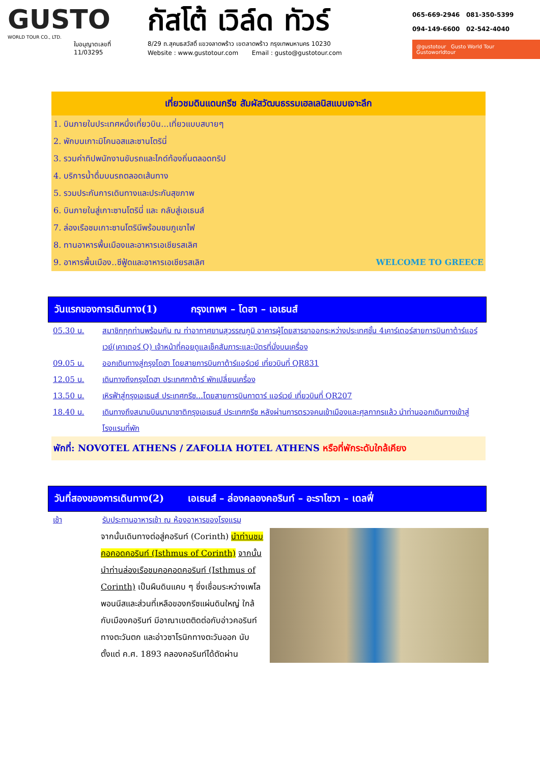GUSTO
WORLD TOUR CO., LTD.
ใบอนุญาตเลขที่
11/03295
กัสโต้ เวิล์ด ทัวร์
8/29 ถ.สุคนธสวัสดิ์ แขวงลาดพร้าว เขตลาดพร้าว กรุงเทพมหานคร 10230
Website : www.gustotour.com Email : gusto@gustotour.com
065-669-2946 081-350-5399
094-149-6600 02-542-4040
@gustotour Gusto World Tour Gustoworldtour
เที่ยวชมดินแดนกรีซ สัมผัสวัฒนธรรมเฮลเลนิสแบบเจาะลึก
1. บินภายในประเทศหนึ่งเที่ยวบิน...เที่ยวแบบสบายๆ
2. พักบนเกาะมิโคนอสและซานโตรินี่
3. รวมค่าทิปพนักงานขับรถและไกด์ท้องถิ่นตลอดทริป
4. บริการน้ำดื่มบนรถตลอดเส้นทาง
5. รวมประกันการเดินทางและประกันสุขภาพ
6. บินภายในสู่เกาะซานโตรินี่ และ กลับสู่เอเธนส์
7. ล่องเรือชมเกาะซานโตรินีพร้อมชมภูเขาไฟ
8. ทานอาหารพื้นเมืองและอาหารเอเชียรสเลิศ
9. อาหารพื้นเมือง..ซีฟู้ดและอาหารเอเชียรสเลิศ WELCOME TO GREECE
วันแรกของการเดินทาง(1) กรุงเทพฯ – โดฮา – เอเธนส์
05.30 น. สมาชิกทุกท่านพร้อมกัน ณ ท่าอากาศยานสุวรรณภูมิ อาคารผู้โดยสารขาออกระหว่างประเทศชั้น 4เคาร์เตอร์สายการบินกาต้าร์แอร์เวย์(เคาเตอร์ Q) เจ้าหน้าที่คอยดูแลเช็คสัมภาระและบัตรที่นั่งบนเครื่อง
09.05 น. ออกเดินทางสู่กรุงโดฮา โดยสายการบินกาต้าร์แอร์เวย์ เที่ยวบินที่ QR831
12.05 น. เดินทางถึงกรุงโดฮา ประเทศกาต้าร์ พักเปลี่ยนเครื่อง
13.50 น. เหิรฟ้าสู่กรุงเอเธนส์ ประเทศกรีซ...โดยสายการบินกาตาร์ แอร์เวย์ เที่ยวบินที่ QR207
18.40 น. เดินทางถึงสนามบินนานาชาติกรุงเอเธนส์ ประเทศกรีซ หลังผ่านการตรวจคนเข้าเมืองและศุลกากรแล้ว นำท่านออกเดินทางเข้าสู่โรงแรมที่พัก
พักที่: NOVOTEL ATHENS / ZAFOLIA HOTEL ATHENS หรือที่พักระดับใกล้เคียง
วันที่สองของการเดินทาง(2) เอเธนส์ – ล่องคลองคอรินท์ – อะราโชวา – เดลฟี่
เช้า รับประทานอาหารเช้า ณ ห้องอาหารของโรงแรม
จากนั้นเดินทางต่อสู่คอรินท์ (Corinth) นำท่านชมคอคอดคอรินท์ (Isthmus of Corinth) จากนั้นนำท่านล่องเรือชมคอคอดคอรินท์ (Isthmus of Corinth) เป็นผืนดินแคบ ๆ ซึ่งเชื่อมระหว่างเพโลพอนนีสและส่วนที่เหลือของกรีซแผ่นดินใหญ่ ใกล้กับเมืองคอรินท์ มีอาณาเขตติดต่อกับอ่าวคอรินท์ทางตะวันตก และอ่าวซาโรนิกทางตะวันออก นับตั้งแต่ ค.ศ. 1893 คลองคอรินท์ได้ตัดผ่าน